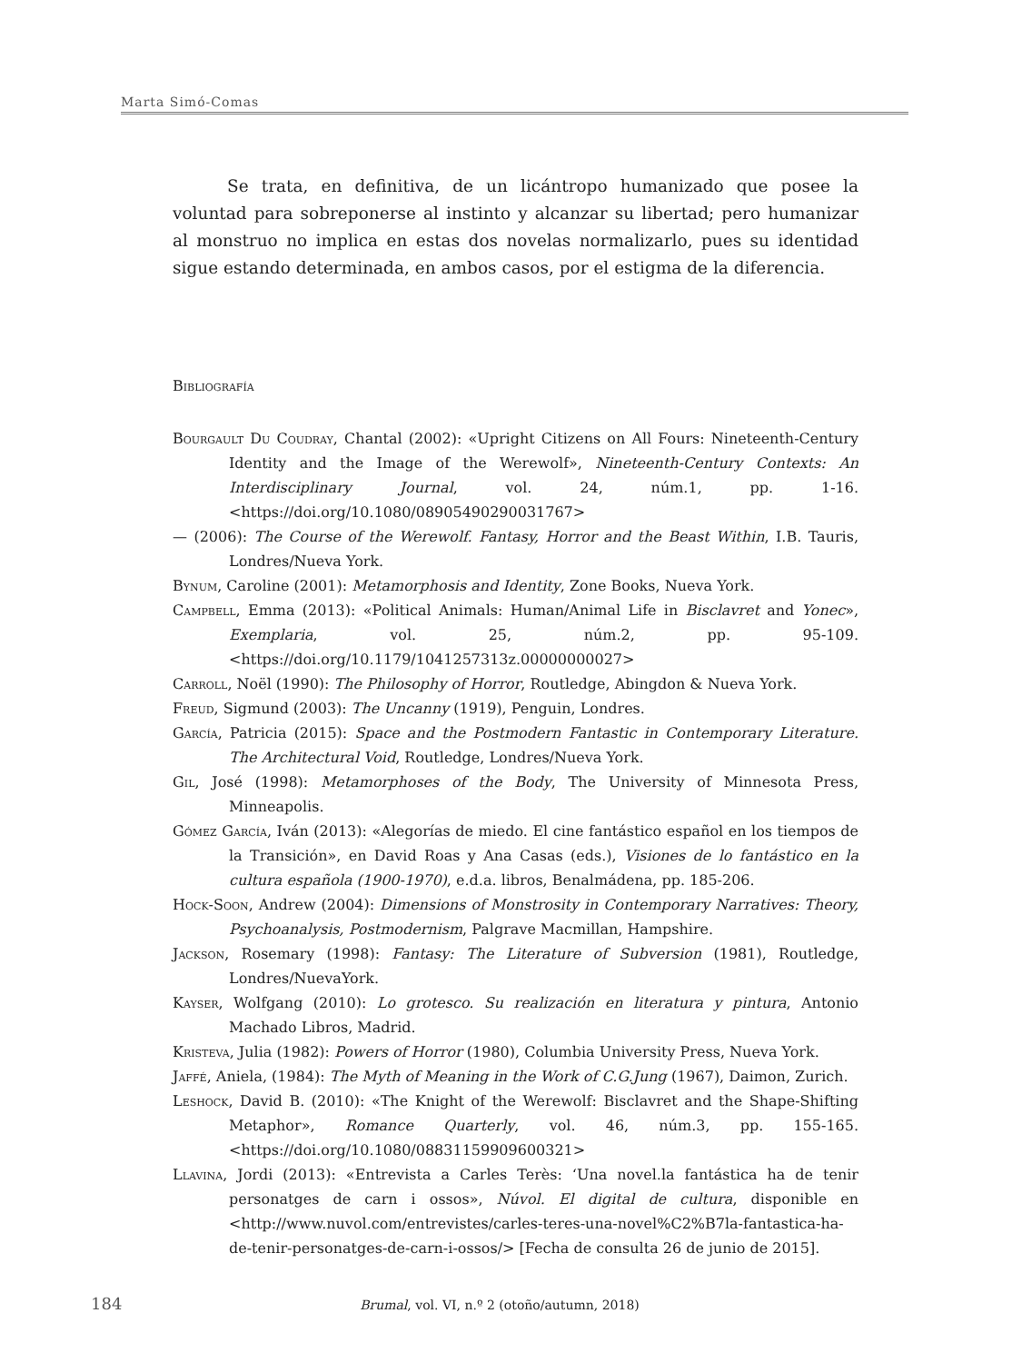Marta Simó-Comas
Se trata, en definitiva, de un licántropo humanizado que posee la voluntad para sobreponerse al instinto y alcanzar su libertad; pero humanizar al monstruo no implica en estas dos novelas normalizarlo, pues su identidad sigue estando determinada, en ambos casos, por el estigma de la diferencia.
Bibliografía
Bourgault Du Coudray, Chantal (2002): «Upright Citizens on All Fours: Nineteenth-Century Identity and the Image of the Werewolf», Nineteenth-Century Contexts: An Interdisciplinary Journal, vol. 24, núm.1, pp. 1-16. <https://doi.org/10.1080/08905490290031767>
— (2006): The Course of the Werewolf. Fantasy, Horror and the Beast Within, I.B. Tauris, Londres/Nueva York.
Bynum, Caroline (2001): Metamorphosis and Identity, Zone Books, Nueva York.
Campbell, Emma (2013): «Political Animals: Human/Animal Life in Bisclavret and Yonec», Exemplaria, vol. 25, núm.2, pp. 95-109. <https://doi.org/10.1179/1041257313z.00000000027>
Carroll, Noël (1990): The Philosophy of Horror, Routledge, Abingdon & Nueva York.
Freud, Sigmund (2003): The Uncanny (1919), Penguin, Londres.
García, Patricia (2015): Space and the Postmodern Fantastic in Contemporary Literature. The Architectural Void, Routledge, Londres/Nueva York.
Gil, José (1998): Metamorphoses of the Body, The University of Minnesota Press, Minneapolis.
Gómez García, Iván (2013): «Alegorías de miedo. El cine fantástico español en los tiempos de la Transición», en David Roas y Ana Casas (eds.), Visiones de lo fantástico en la cultura española (1900-1970), e.d.a. libros, Benalmádena, pp. 185-206.
Hock-Soon, Andrew (2004): Dimensions of Monstrosity in Contemporary Narratives: Theory, Psychoanalysis, Postmodernism, Palgrave Macmillan, Hampshire.
Jackson, Rosemary (1998): Fantasy: The Literature of Subversion (1981), Routledge, Londres/NuevaYork.
Kayser, Wolfgang (2010): Lo grotesco. Su realización en literatura y pintura, Antonio Machado Libros, Madrid.
Kristeva, Julia (1982): Powers of Horror (1980), Columbia University Press, Nueva York.
Jaffé, Aniela, (1984): The Myth of Meaning in the Work of C.G.Jung (1967), Daimon, Zurich.
Leshock, David B. (2010): «The Knight of the Werewolf: Bisclavret and the Shape-Shifting Metaphor», Romance Quarterly, vol. 46, núm.3, pp. 155-165. <https://doi.org/10.1080/08831159909600321>
Llavina, Jordi (2013): «Entrevista a Carles Terès: ‘Una novel.la fantástica ha de tenir personatges de carn i ossos», Núvol. El digital de cultura, disponible en <http://www.nuvol.com/entrevistes/carles-teres-una-novel%C2%B7la-fantastica-ha-de-tenir-personatges-de-carn-i-ossos/> [Fecha de consulta 26 de junio de 2015].
184
Brumal, vol. VI, n.º 2 (otoño/autumn, 2018)